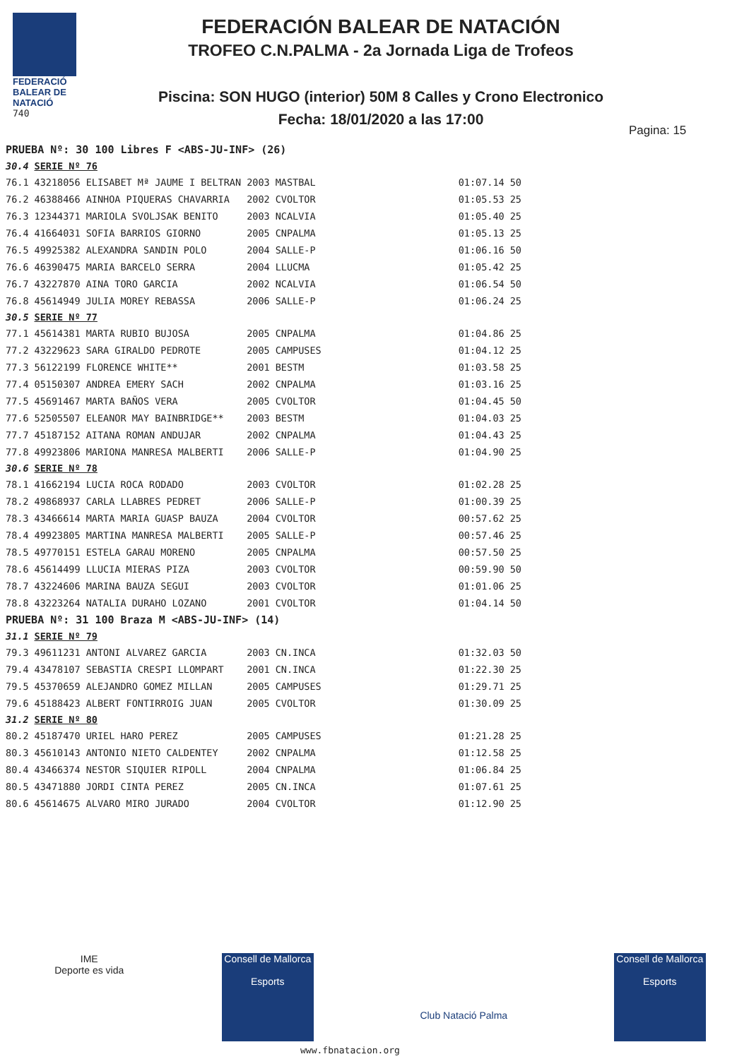FEDERACIÓ
BALEAR DE
NATACIÓ
740
FEDERACIÓN BALEAR DE NATACIÓN
TROFEO C.N.PALMA - 2a Jornada Liga de Trofeos
Piscina: SON HUGO (interior) 50M 8 Calles y Crono Electronico
Fecha: 18/01/2020 a las 17:00
Pagina: 15
| PRUEBA Nº: 30 100 Libres F <ABS-JU-INF> (26) | | | | | |
| 30.4 | SERIE Nº 76 | | | | |
| 76.1 | 43218056 ELISABET Mª JAUME I BELTRAN | 2003 | MASTBAL | 01:07.14 | 50 |
| 76.2 | 46388466 AINHOA PIQUERAS CHAVARRIA | 2002 | CVOLTOR | 01:05.53 | 25 |
| 76.3 | 12344371 MARIOLA SVOLJSAK BENITO | 2003 | NCALVIA | 01:05.40 | 25 |
| 76.4 | 41664031 SOFIA BARRIOS GIORNO | 2005 | CNPALMA | 01:05.13 | 25 |
| 76.5 | 49925382 ALEXANDRA SANDIN POLO | 2004 | SALLE-P | 01:06.16 | 50 |
| 76.6 | 46390475 MARIA BARCELO SERRA | 2004 | LLUCMA | 01:05.42 | 25 |
| 76.7 | 43227870 AINA TORO GARCIA | 2002 | NCALVIA | 01:06.54 | 50 |
| 76.8 | 45614949 JULIA MOREY REBASSA | 2006 | SALLE-P | 01:06.24 | 25 |
| 30.5 | SERIE Nº 77 | | | | |
| 77.1 | 45614381 MARTA RUBIO BUJOSA | 2005 | CNPALMA | 01:04.86 | 25 |
| 77.2 | 43229623 SARA GIRALDO PEDROTE | 2005 | CAMPUSES | 01:04.12 | 25 |
| 77.3 | 56122199 FLORENCE WHITE** | 2001 | BESTM | 01:03.58 | 25 |
| 77.4 | 05150307 ANDREA EMERY SACH | 2002 | CNPALMA | 01:03.16 | 25 |
| 77.5 | 45691467 MARTA BAÑOS VERA | 2005 | CVOLTOR | 01:04.45 | 50 |
| 77.6 | 52505507 ELEANOR MAY BAINBRIDGE** | 2003 | BESTM | 01:04.03 | 25 |
| 77.7 | 45187152 AITANA ROMAN ANDUJAR | 2002 | CNPALMA | 01:04.43 | 25 |
| 77.8 | 49923806 MARIONA MANRESA MALBERTI | 2006 | SALLE-P | 01:04.90 | 25 |
| 30.6 | SERIE Nº 78 | | | | |
| 78.1 | 41662194 LUCIA ROCA RODADO | 2003 | CVOLTOR | 01:02.28 | 25 |
| 78.2 | 49868937 CARLA LLABRES PEDRET | 2006 | SALLE-P | 01:00.39 | 25 |
| 78.3 | 43466614 MARTA MARIA GUASP BAUZA | 2004 | CVOLTOR | 00:57.62 | 25 |
| 78.4 | 49923805 MARTINA MANRESA MALBERTI | 2005 | SALLE-P | 00:57.46 | 25 |
| 78.5 | 49770151 ESTELA GARAU MORENO | 2005 | CNPALMA | 00:57.50 | 25 |
| 78.6 | 45614499 LLUCIA MIERAS PIZA | 2003 | CVOLTOR | 00:59.90 | 50 |
| 78.7 | 43224606 MARINA BAUZA SEGUI | 2003 | CVOLTOR | 01:01.06 | 25 |
| 78.8 | 43223264 NATALIA DURAHO LOZANO | 2001 | CVOLTOR | 01:04.14 | 50 |
| PRUEBA Nº: 31 100 Braza M <ABS-JU-INF> (14) | | | | | |
| 31.1 | SERIE Nº 79 | | | | |
| 79.3 | 49611231 ANTONI ALVAREZ GARCIA | 2003 | CN.INCA | 01:32.03 | 50 |
| 79.4 | 43478107 SEBASTIA CRESPI LLOMPART | 2001 | CN.INCA | 01:22.30 | 25 |
| 79.5 | 45370659 ALEJANDRO GOMEZ MILLAN | 2005 | CAMPUSES | 01:29.71 | 25 |
| 79.6 | 45188423 ALBERT FONTIRROIG JUAN | 2005 | CVOLTOR | 01:30.09 | 25 |
| 31.2 | SERIE Nº 80 | | | | |
| 80.2 | 45187470 URIEL HARO PEREZ | 2005 | CAMPUSES | 01:21.28 | 25 |
| 80.3 | 45610143 ANTONIO NIETO CALDENTEY | 2002 | CNPALMA | 01:12.58 | 25 |
| 80.4 | 43466374 NESTOR SIQUIER RIPOLL | 2004 | CNPALMA | 01:06.84 | 25 |
| 80.5 | 43471880 JORDI CINTA PEREZ | 2005 | CN.INCA | 01:07.61 | 25 |
| 80.6 | 45614675 ALVARO MIRO JURADO | 2004 | CVOLTOR | 01:12.90 | 25 |
IME
Deporte es vida
Consell de Mallorca
Esports
Club Natació Palma Consell de Mallorca
Esports
www.fbnatacion.org